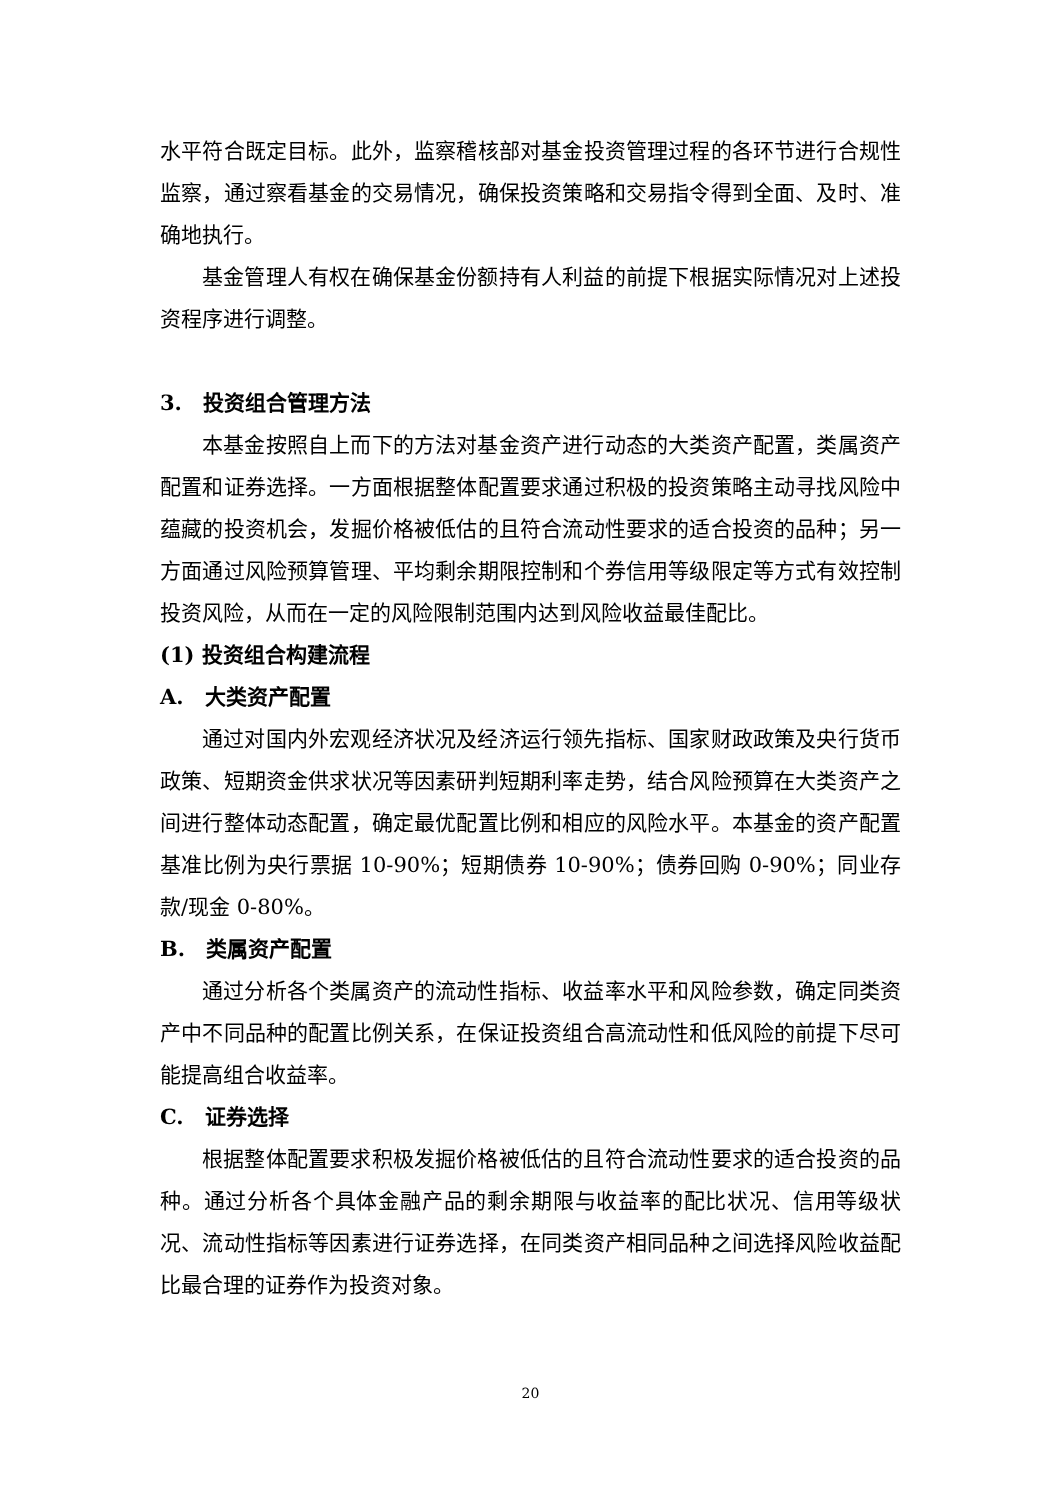水平符合既定目标。此外，监察稽核部对基金投资管理过程的各环节进行合规性监察，通过察看基金的交易情况，确保投资策略和交易指令得到全面、及时、准确地执行。
基金管理人有权在确保基金份额持有人利益的前提下根据实际情况对上述投资程序进行调整。
3.　投资组合管理方法
本基金按照自上而下的方法对基金资产进行动态的大类资产配置，类属资产配置和证券选择。一方面根据整体配置要求通过积极的投资策略主动寻找风险中蕴藏的投资机会，发掘价格被低估的且符合流动性要求的适合投资的品种；另一方面通过风险预算管理、平均剩余期限控制和个券信用等级限定等方式有效控制投资风险，从而在一定的风险限制范围内达到风险收益最佳配比。
(1) 投资组合构建流程
A.　大类资产配置
通过对国内外宏观经济状况及经济运行领先指标、国家财政政策及央行货币政策、短期资金供求状况等因素研判短期利率走势，结合风险预算在大类资产之间进行整体动态配置，确定最优配置比例和相应的风险水平。本基金的资产配置基准比例为央行票据 10-90%；短期债券 10-90%；债券回购 0-90%；同业存款/现金 0-80%。
B.　类属资产配置
通过分析各个类属资产的流动性指标、收益率水平和风险参数，确定同类资产中不同品种的配置比例关系，在保证投资组合高流动性和低风险的前提下尽可能提高组合收益率。
C.　证券选择
根据整体配置要求积极发掘价格被低估的且符合流动性要求的适合投资的品种。通过分析各个具体金融产品的剩余期限与收益率的配比状况、信用等级状况、流动性指标等因素进行证券选择，在同类资产相同品种之间选择风险收益配比最合理的证券作为投资对象。
20